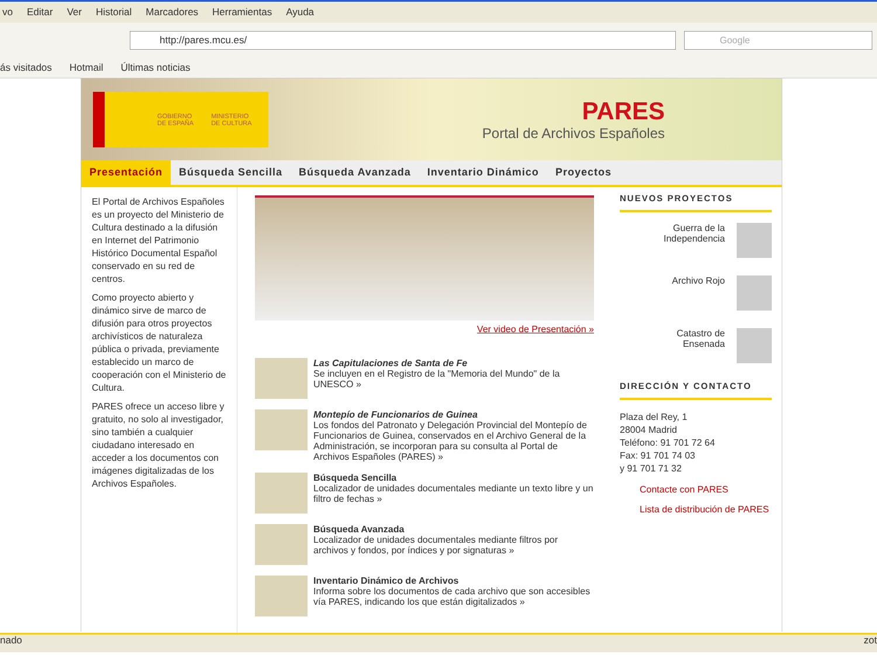vo Editar Ver Historial Marcadores Herramientas Ayuda
http://pares.mcu.es/
Google
ás visitados Hotmail Últimas noticias
GOBIERNO
DE ESPAÑA MINISTERIO
DE CULTURA
PARES
Portal de Archivos Españoles
Presentación Búsqueda Sencilla Búsqueda Avanzada Inventario Dinámico Proyectos
El Portal de Archivos Españoles es un proyecto del Ministerio de Cultura destinado a la difusión en Internet del Patrimonio Histórico Documental Español conservado en su red de centros.
Como proyecto abierto y dinámico sirve de marco de difusión para otros proyectos archivísticos de naturaleza pública o privada, previamente establecido un marco de cooperación con el Ministerio de Cultura.
PARES ofrece un acceso libre y gratuito, no solo al investigador, sino también a cualquier ciudadano interesado en acceder a los documentos con imágenes digitalizadas de los Archivos Españoles.
Ver video de Presentación »
Las Capitulaciones de Santa de Fe
Se incluyen en el Registro de la "Memoria del Mundo" de la UNESCO »
Montepío de Funcionarios de Guinea
Los fondos del Patronato y Delegación Provincial del Montepío de Funcionarios de Guinea, conservados en el Archivo General de la Administración, se incorporan para su consulta al Portal de Archivos Españoles (PARES) »
Búsqueda Sencilla
Localizador de unidades documentales mediante un texto libre y un filtro de fechas »
Búsqueda Avanzada
Localizador de unidades documentales mediante filtros por archivos y fondos, por índices y por signaturas »
Inventario Dinámico de Archivos
Informa sobre los documentos de cada archivo que son accesibles vía PARES, indicando los que están digitalizados »
NUEVOS PROYECTOS
Guerra de la
Independencia
Archivo Rojo
Catastro de
Ensenada
DIRECCIÓN Y CONTACTO
Plaza del Rey, 1
28004 Madrid
Teléfono: 91 701 72 64
Fax: 91 701 74 03
y 91 701 71 32
Contacte con PARES
Lista de distribución de PARES
nado zot